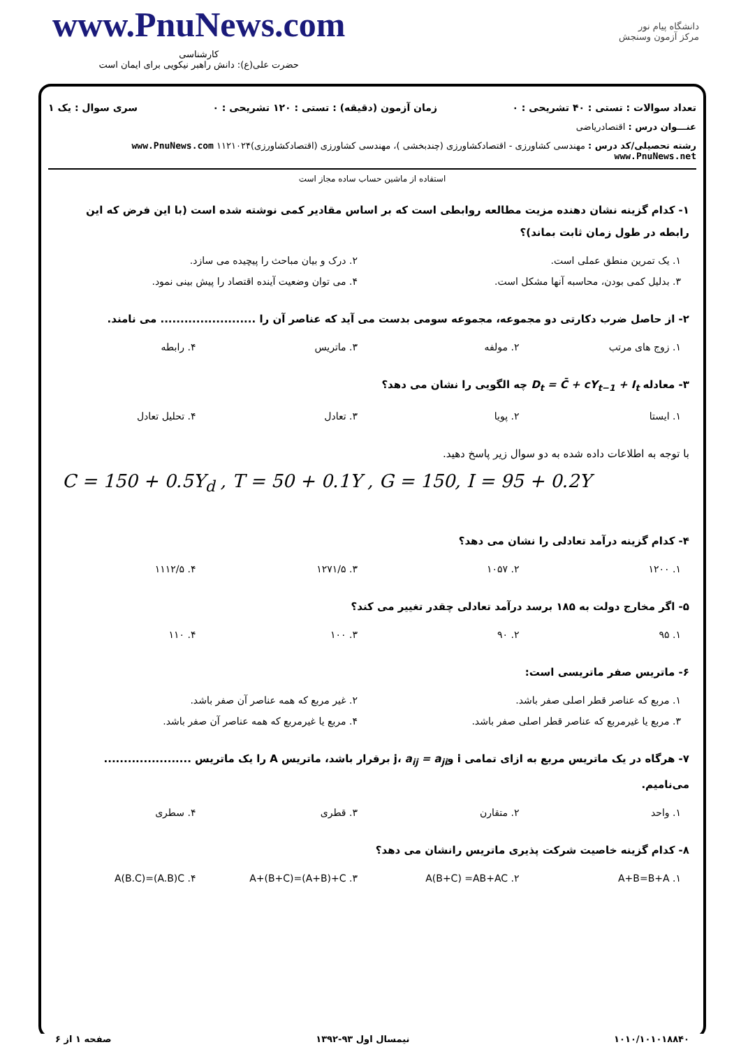www.PnuNews.com
کارشناسی
حضرت علی(ع): دانش راهبر نیکویی برای ایمان است
دانشگاه پیام نور
مرکز آزمون وسنجش
تعداد سوالات : تستی : ۴۰ تشریحی : ۰ زمان آزمون (دقیقه) : تستی : ۱۲۰ تشریحی : ۰ سری سوال : یک ۱
عنـــوان درس : اقتصادریاضی
رشته تحصیلی/کد درس : مهندسی کشاورزی - اقتصادکشاورزی (چندبخشی )، مهندسی کشاورزی (اقتصادکشاورزی)۱۱۲۱۰۲۴ www.PnuNews.com www.PnuNews.net
استفاده از ماشین حساب ساده مجاز است
۱- کدام گزینه نشان دهنده مزیت مطالعه روابطی است که بر اساس مقادیر کمی نوشته شده است (با این فرض که این رابطه در طول زمان ثابت بماند)؟
| ۱. یک تمرین منطق عملی است. | ۲. درک و بیان مباحث را پیچیده می سازد. |
| ۳. بدلیل کمی بودن، محاسبه آنها مشکل است. | ۴. می توان وضعیت آینده اقتصاد را پیش بینی نمود. |
۲- از حاصل ضرب دکارتی دو مجموعه، مجموعه سومی بدست می آید که عناصر آن را ........................ می نامند.
| ۱. زوج های مرتب | ۲. مولفه | ۳. ماتریس | ۴. رابطه |
۳- معادله D<sub>t</sub> = C̄ + cY<sub>t−1</sub> + I<sub>t</sub> چه الگویی را نشان می دهد؟
| ۱. ایستا | ۲. پویا | ۳. تعادل | ۴. تحلیل تعادل |
با توجه به اطلاعات داده شده به دو سوال زیر پاسخ دهید.
C = 150 + 0.5Y<sub>d</sub> , T = 50 + 0.1Y , G = 150, I = 95 + 0.2Y
۴- کدام گزینه درآمد تعادلی را نشان می دهد؟
| ۱. ۱۲۰۰ | ۲. ۱۰۵۷ | ۳. ۱۲۷۱/۵ | ۴. ۱۱۱۲/۵ |
۵- اگر مخارج دولت به ۱۸۵ برسد درآمد تعادلی چقدر تغییر می کند؟
| ۱. ۹۵ | ۲. ۹۰ | ۳. ۱۰۰ | ۴. ۱۱۰ |
۶- ماتریس صفر ماتریسی است:
| ۱. مربع که عناصر قطر اصلی صفر باشد. | ۲. غیر مربع که همه عناصر آن صفر باشد. |
| ۳. مربع یا غیرمربع که عناصر قطر اصلی صفر باشد. | ۴. مربع یا غیرمربع که همه عناصر آن صفر باشد. |
۷- هرگاه در یک ماتریس مربع به ازای تمامی i وj، a<sub>ij</sub> = a<sub>ji</sub> برقرار باشد، ماتریس A را یک ماتریس ...................... می‌نامیم.
| ۱. واحد | ۲. متقارن | ۳. قطری | ۴. سطری |
۸- کدام گزینه خاصیت شرکت پذیری ماتریس رانشان می دهد؟
| ۱. A+B=B+A | ۲. A(B+C) =AB+AC | ۳. A+(B+C)=(A+B)+C | ۴. A(B.C)=(A.B)C |
۱۰۱۰/۱۰۱۰۱۸۸۴۰ نیمسال اول ۹۳-۱۳۹۲ صفحه ۱ از ۶